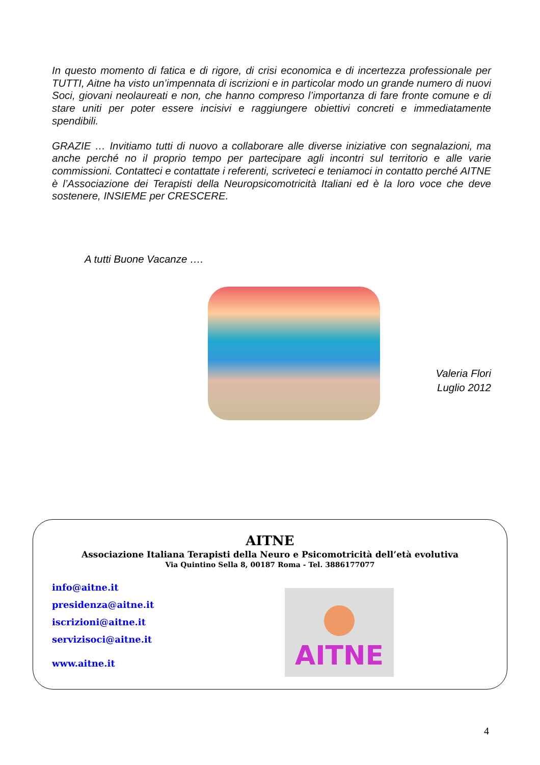In questo momento di fatica e di rigore, di crisi economica e di incertezza professionale per TUTTI, Aitne ha visto un’impennata di iscrizioni e in particolar modo un grande numero di nuovi Soci, giovani neolaureati e non, che hanno compreso l’importanza di fare fronte comune e di stare uniti per poter essere incisivi e raggiungere obiettivi concreti e immediatamente spendibili.
GRAZIE … Invitiamo tutti di nuovo a collaborare alle diverse iniziative con segnalazioni, ma anche perché no il proprio tempo per partecipare agli incontri sul territorio e alle varie commissioni. Contatteci e contattate i referenti, scriveteci e teniamoci in contatto perché AITNE è l’Associazione dei Terapisti della Neuropsicomotricità Italiani ed è la loro voce che deve sostenere, INSIEME per CRESCERE.
A tutti Buone Vacanze ….
Valeria Flori
Luglio 2012
AITNE
Associazione Italiana Terapisti della Neuro e Psicomotricità dell’età evolutiva
Via Quintino Sella 8, 00187 Roma - Tel. 3886177077
info@aitne.it
presidenza@aitne.it
iscrizioni@aitne.it
servizisoci@aitne.it
www.aitne.it
AITNE
4